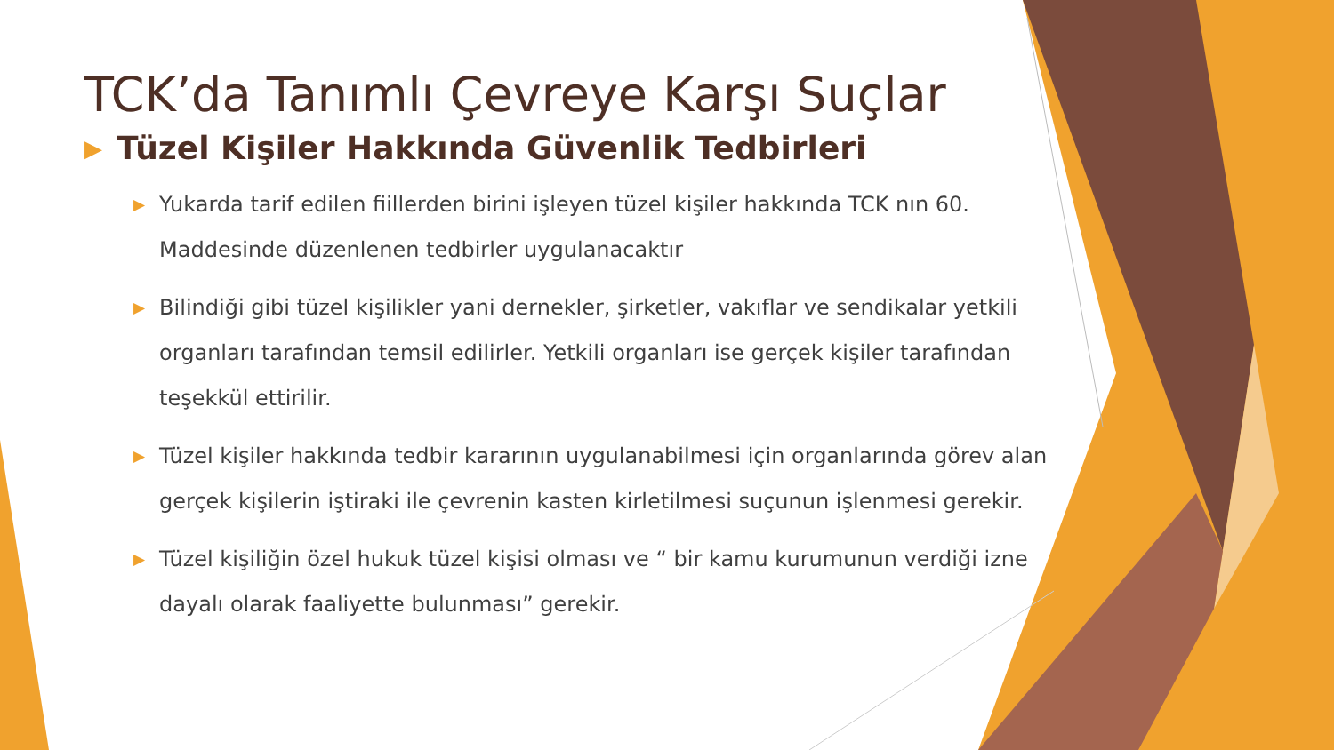TCK’da Tanımlı Çevreye Karşı Suçlar
▶ Tüzel Kişiler Hakkında Güvenlik Tedbirleri
▶ Yukarda tarif edilen fiillerden birini işleyen tüzel kişiler hakkında TCK nın 60. Maddesinde düzenlenen tedbirler uygulanacaktır
▶ Bilindiği gibi tüzel kişilikler yani dernekler, şirketler, vakıflar ve sendikalar yetkili organları tarafından temsil edilirler. Yetkili organları ise gerçek kişiler tarafından teşekkül ettirilir.
▶ Tüzel kişiler hakkında tedbir kararının uygulanabilmesi için organlarında görev alan gerçek kişilerin iştiraki ile çevrenin kasten kirletilmesi suçunun işlenmesi gerekir.
▶ Tüzel kişiliğin özel hukuk tüzel kişisi olması ve “ bir kamu kurumunun verdiği izne dayalı olarak faaliyette bulunması” gerekir.